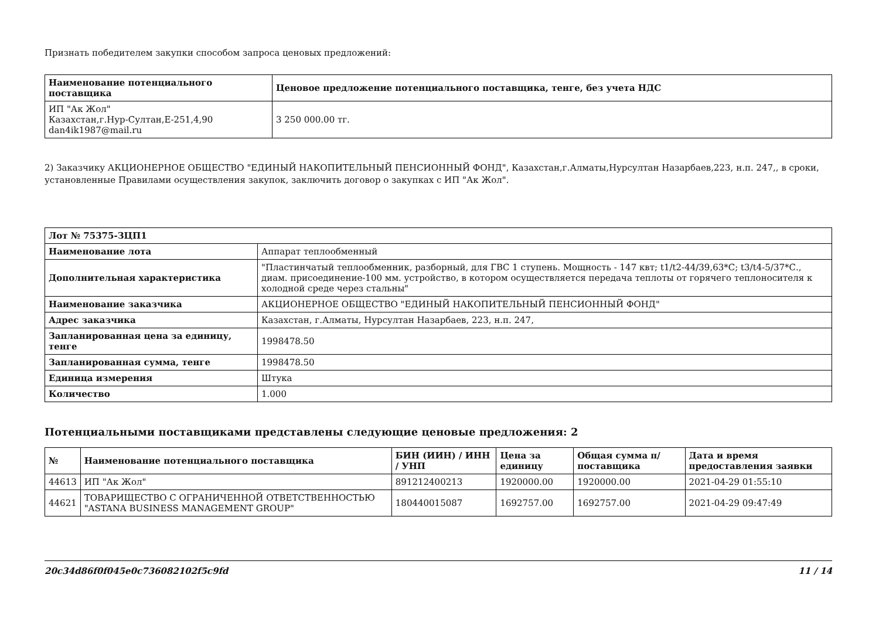Признать победителем закупки способом запроса ценовых предложений:
| Наименование потенциального поставщика | Ценовое предложение потенциального поставщика, тенге, без учета НДС |
| --- | --- |
| ИП "Ак Жол" Казахстан,г.Нур-Султан,Е-251,4,90 dan4ik1987@mail.ru | 3 250 000.00 тг. |
2) Заказчику АКЦИОНЕРНОЕ ОБЩЕСТВО "ЕДИНЫЙ НАКОПИТЕЛЬНЫЙ ПЕНСИОННЫЙ ФОНД", Казахстан,г.Алматы,Нурсултан Назарбаев,223, н.п. 247,, в сроки, установленные Правилами осуществления закупок, заключить договор о закупках с ИП "Ак Жол".
| Лот № 75375-ЗЦП1 | |
| --- | --- |
| Наименование лота | Аппарат теплообменный |
| Дополнительная характеристика | "Пластинчатый теплообменник, разборный, для ГВС 1 ступень. Мощность - 147 квт; t1/t2-44/39,63*С; t3/t4-5/37*С., диам. присоединение-100 мм. устройство, в котором осуществляется передача теплоты от горячего теплоносителя к холодной среде через стальны" |
| Наименование заказчика | АКЦИОНЕРНОЕ ОБЩЕСТВО "ЕДИНЫЙ НАКОПИТЕЛЬНЫЙ ПЕНСИОННЫЙ ФОНД" |
| Адрес заказчика | Казахстан, г.Алматы, Нурсултан Назарбаев, 223, н.п. 247, |
| Запланированная цена за единицу, тенге | 1998478.50 |
| Запланированная сумма, тенге | 1998478.50 |
| Единица измерения | Штука |
| Количество | 1.000 |
Потенциальными поставщиками представлены следующие ценовые предложения: 2
| № | Наименование потенциального поставщика | БИН (ИИН) / ИНН / УНП | Цена за единицу | Общая сумма п/поставщика | Дата и время предоставления заявки |
| --- | --- | --- | --- | --- | --- |
| 44613 | ИП "Ак Жол" | 891212400213 | 1920000.00 | 1920000.00 | 2021-04-29 01:55:10 |
| 44621 | ТОВАРИЩЕСТВО С ОГРАНИЧЕННОЙ ОТВЕТСТВЕННОСТЬЮ "ASTANA BUSINESS MANAGEMENT GROUP" | 180440015087 | 1692757.00 | 1692757.00 | 2021-04-29 09:47:49 |
20c34d86f0f045e0c736082102f5c9fd 11 / 14